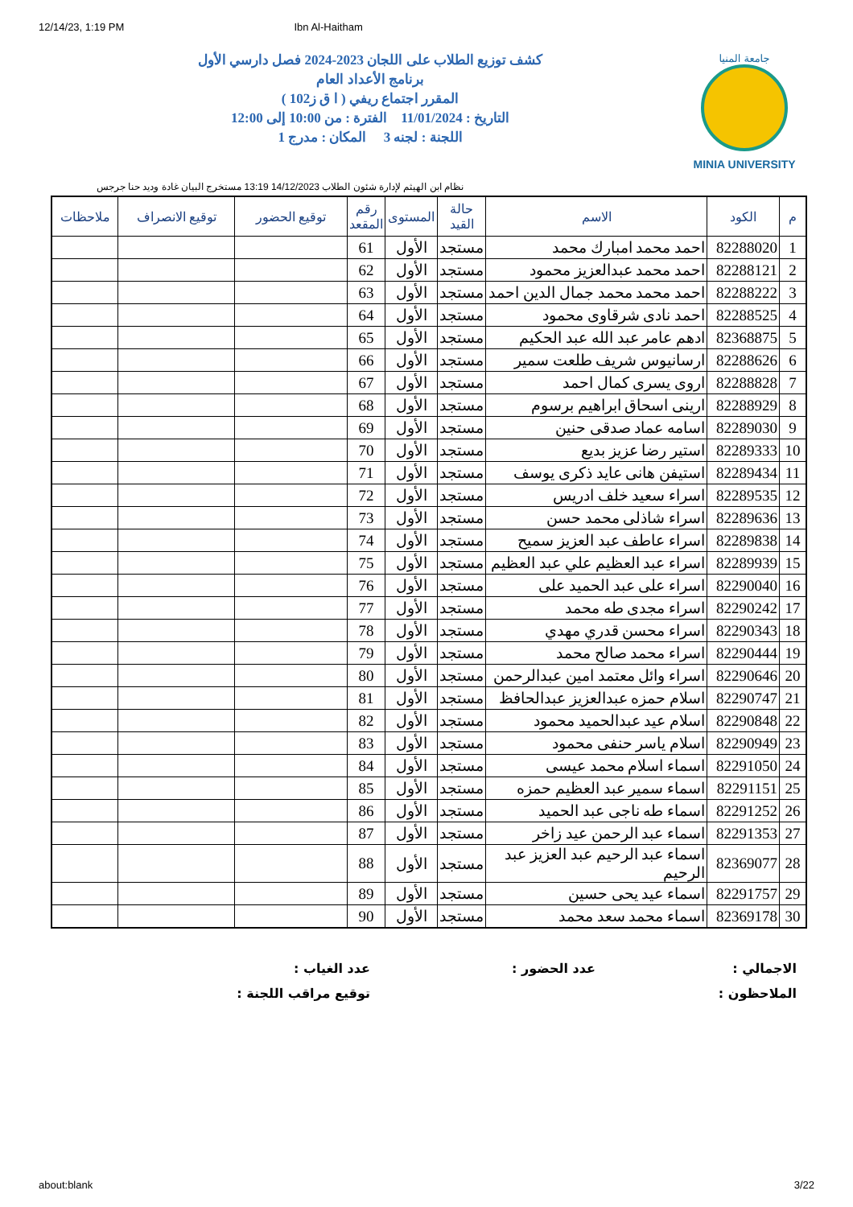12/14/23, 1:19 PM Ibn Al-Haitham
جامعة المنيا
MINIA UNIVERSITY
كشف توزيع الطلاب على اللجان 2023-2024 فصل دارسي الأول
برنامج الأعداد العام
المقرر اجتماع ريفي ( ا ق ز102 )
التاريخ : 11/01/2024 الفترة : من 10:00 إلى 12:00
اللجنة : لجنه 3 المكان : مدرج 1
نظام ابن الهيثم لإدارة شئون الطلاب 14/12/2023 13:19 مستخرج البيان غادة وديد حنا جرجس
| م | الكود | الاسم | حالة القيد | المستوى | رقم المقعد | توقيع الحضور | توقيع الانصراف | ملاحظات |
| --- | --- | --- | --- | --- | --- | --- | --- | --- |
| 1 | 82288020 | احمد محمد امبارك محمد | مستجد | الأول | 61 | | | |
| 2 | 82288121 | احمد محمد عبدالعزيز محمود | مستجد | الأول | 62 | | | |
| 3 | 82288222 | احمد محمد محمد جمال الدين احمد | مستجد | الأول | 63 | | | |
| 4 | 82288525 | احمد نادى شرقاوى محمود | مستجد | الأول | 64 | | | |
| 5 | 82368875 | ادهم عامر عبد الله عبد الحكيم | مستجد | الأول | 65 | | | |
| 6 | 82288626 | ارسانيوس شريف طلعت سمير | مستجد | الأول | 66 | | | |
| 7 | 82288828 | اروى يسرى كمال احمد | مستجد | الأول | 67 | | | |
| 8 | 82288929 | ارينى اسحاق ابراهيم برسوم | مستجد | الأول | 68 | | | |
| 9 | 82289030 | اسامه عماد صدقى حنين | مستجد | الأول | 69 | | | |
| 10 | 82289333 | استير رضا عزيز بديع | مستجد | الأول | 70 | | | |
| 11 | 82289434 | استيفن هانى عايد ذكرى يوسف | مستجد | الأول | 71 | | | |
| 12 | 82289535 | اسراء سعيد خلف ادريس | مستجد | الأول | 72 | | | |
| 13 | 82289636 | اسراء شاذلى محمد حسن | مستجد | الأول | 73 | | | |
| 14 | 82289838 | اسراء عاطف عبد العزيز سميح | مستجد | الأول | 74 | | | |
| 15 | 82289939 | اسراء عبد العظيم علي عبد العظيم | مستجد | الأول | 75 | | | |
| 16 | 82290040 | اسراء على عبد الحميد على | مستجد | الأول | 76 | | | |
| 17 | 82290242 | اسراء مجدى طه محمد | مستجد | الأول | 77 | | | |
| 18 | 82290343 | اسراء محسن قدري مهدي | مستجد | الأول | 78 | | | |
| 19 | 82290444 | اسراء محمد صالح محمد | مستجد | الأول | 79 | | | |
| 20 | 82290646 | اسراء وائل معتمد امين عبدالرحمن | مستجد | الأول | 80 | | | |
| 21 | 82290747 | اسلام حمزه عبدالعزيز عبدالحافظ | مستجد | الأول | 81 | | | |
| 22 | 82290848 | اسلام عيد عبدالحميد محمود | مستجد | الأول | 82 | | | |
| 23 | 82290949 | اسلام ياسر حنفى محمود | مستجد | الأول | 83 | | | |
| 24 | 82291050 | اسماء اسلام محمد عيسى | مستجد | الأول | 84 | | | |
| 25 | 82291151 | اسماء سمير عبد العظيم حمزه | مستجد | الأول | 85 | | | |
| 26 | 82291252 | اسماء طه ناجى عبد الحميد | مستجد | الأول | 86 | | | |
| 27 | 82291353 | اسماء عبد الرحمن عيد زاخر | مستجد | الأول | 87 | | | |
| 28 | 82369077 | اسماء عبد الرحيم عبد العزيز عبد الرحيم | مستجد | الأول | 88 | | | |
| 29 | 82291757 | اسماء عيد يحى حسين | مستجد | الأول | 89 | | | |
| 30 | 82369178 | اسماء محمد سعد محمد | مستجد | الأول | 90 | | | |
الاجمالي :
عدد الحضور :
عدد الغياب :
الملاحظون :
توقيع مراقب اللجنة :
about:blank 3/22